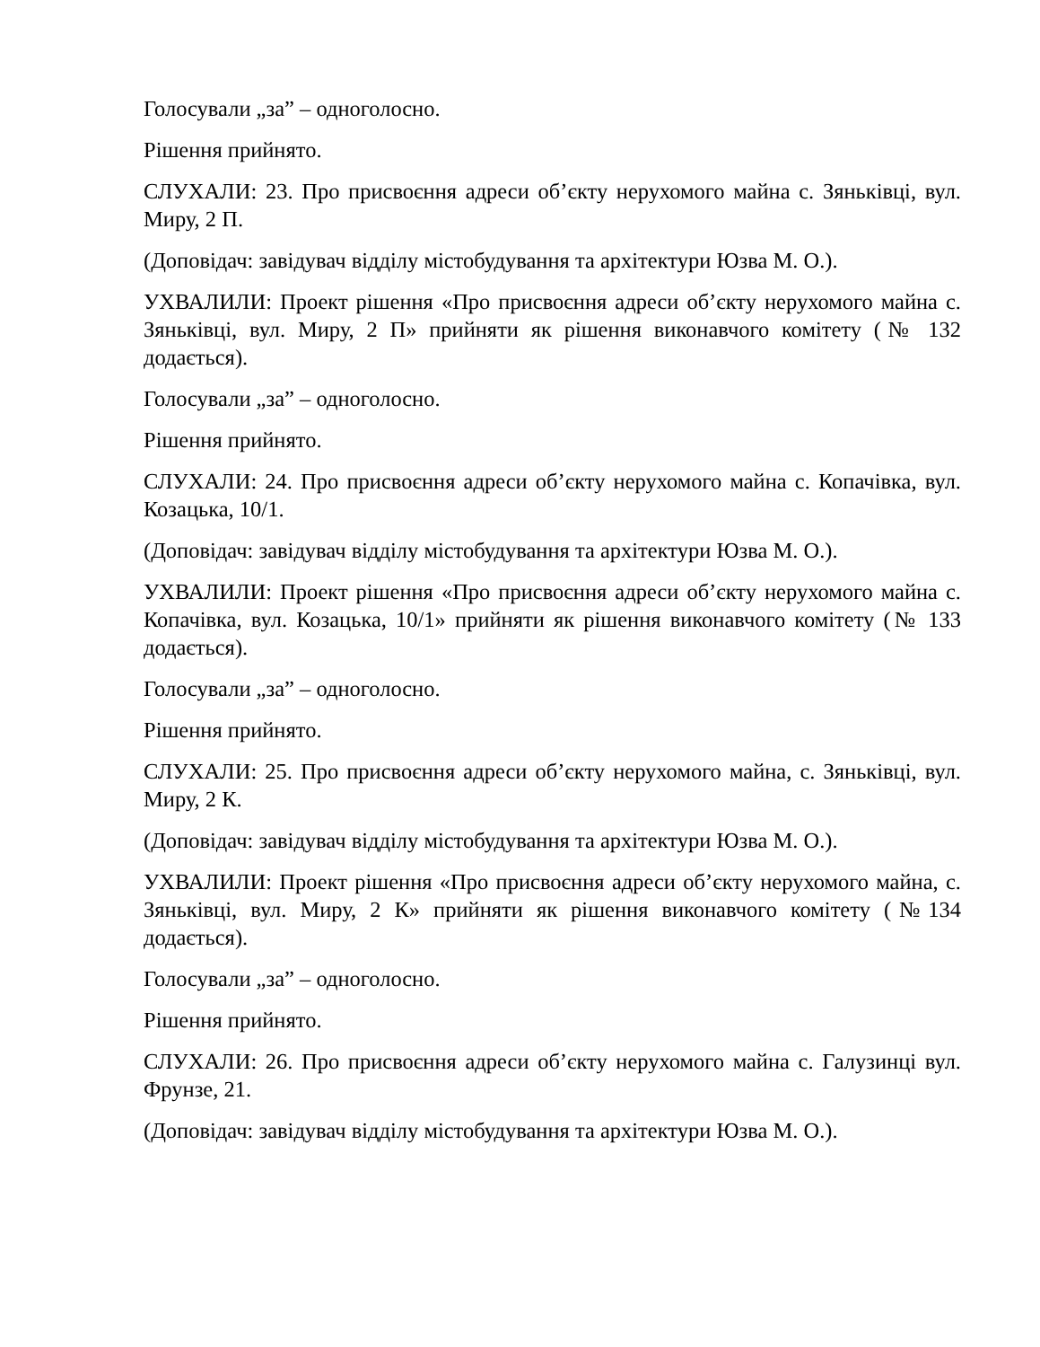Голосували „за” – одноголосно.
Рішення прийнято.
СЛУХАЛИ: 23. Про присвоєння адреси об’єкту нерухомого майна с. Зяньківці, вул. Миру, 2 П.
(Доповідач: завідувач відділу містобудування та архітектури Юзва М. О.).
УХВАЛИЛИ: Проект рішення «Про присвоєння адреси об’єкту нерухомого майна с. Зяньківці, вул. Миру, 2 П» прийняти як рішення виконавчого комітету (№ 132 додається).
Голосували „за” – одноголосно.
Рішення прийнято.
СЛУХАЛИ: 24. Про присвоєння адреси об’єкту нерухомого майна с. Копачівка, вул. Козацька, 10/1.
(Доповідач: завідувач відділу містобудування та архітектури Юзва М. О.).
УХВАЛИЛИ: Проект рішення «Про присвоєння адреси об’єкту нерухомого майна с. Копачівка, вул. Козацька, 10/1» прийняти як рішення виконавчого комітету (№ 133 додається).
Голосували „за” – одноголосно.
Рішення прийнято.
СЛУХАЛИ: 25. Про присвоєння адреси об’єкту нерухомого майна, с. Зяньківці, вул. Миру, 2 К.
(Доповідач: завідувач відділу містобудування та архітектури Юзва М. О.).
УХВАЛИЛИ: Проект рішення «Про присвоєння адреси об’єкту нерухомого майна, с. Зяньківці, вул. Миру, 2 К» прийняти як рішення виконавчого комітету (№134 додається).
Голосували „за” – одноголосно.
Рішення прийнято.
СЛУХАЛИ: 26. Про присвоєння адреси об’єкту нерухомого майна с. Галузинці вул. Фрунзе, 21.
(Доповідач: завідувач відділу містобудування та архітектури Юзва М. О.).